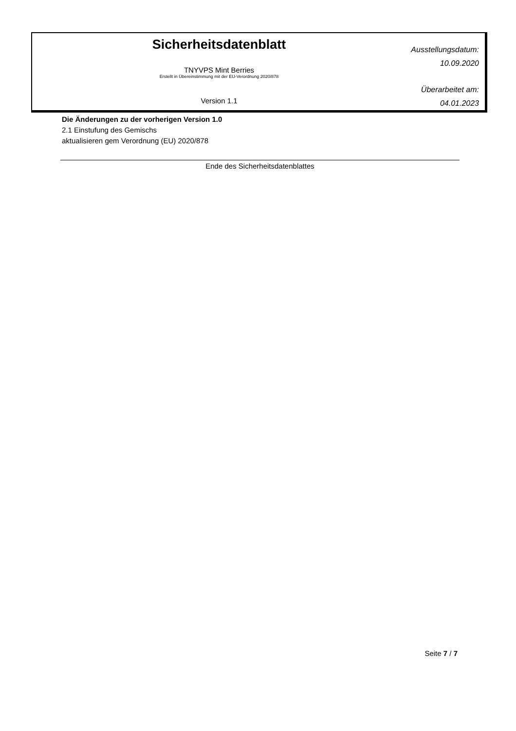Sicherheitsdatenblatt
TNYVPS Mint Berries
Erstellt in Übereinstimmung mit der EU-Verordnung 2020/878
Version 1.1
Ausstellungsdatum:
10.09.2020
Überarbeitet am:
04.01.2023
Die Änderungen zu der vorherigen Version 1.0
2.1 Einstufung des Gemischs
aktualisieren gem Verordnung (EU) 2020/878
Ende des Sicherheitsdatenblattes
Seite 7 / 7